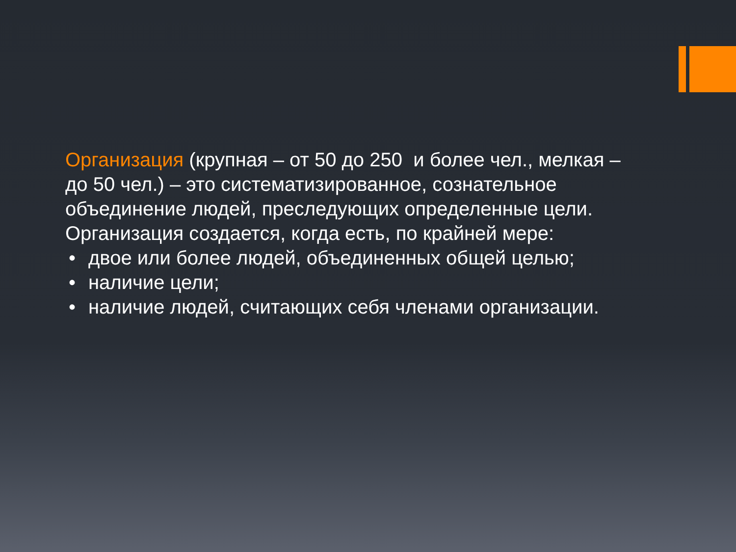Организация (крупная – от 50 до 250 и более чел., мелкая – до 50 чел.) – это систематизированное, сознательное объединение людей, преследующих определенные цели. Организация создается, когда есть, по крайней мере:
• двое или более людей, объединенных общей целью;
• наличие цели;
• наличие людей, считающих себя членами организации.